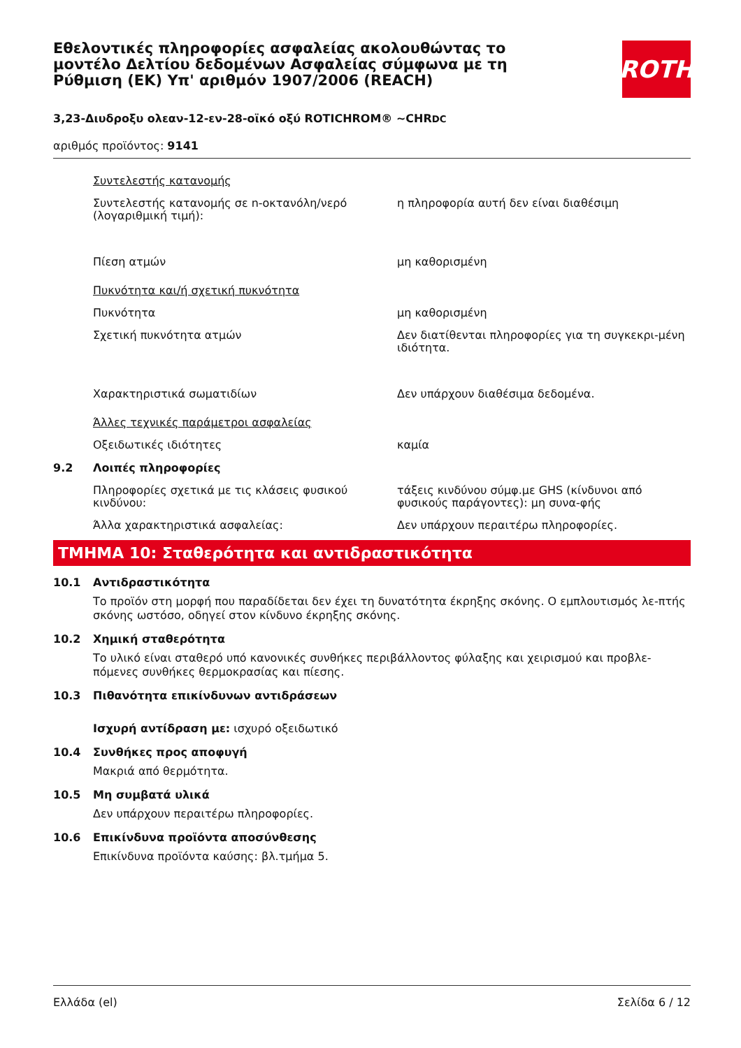Εθελοντικές πληροφορίες ασφαλείας ακολουθώντας το μοντέλο Δελτίου δεδομένων Ασφαλείας σύμφωνα με τη Ρύθμιση (ΕΚ) Υπ' αριθμόν 1907/2006 (REACH)
ROTH
3,23-Διυδροξυ ολεαν-12-εν-28-οϊκό οξύ ROTICHROM® ~CHRDC
αριθμός προϊόντος: 9141
Συντελεστής κατανομής
Συντελεστής κατανομής σε n-οκτανόλη/νερό (λογαριθμική τιμή):
η πληροφορία αυτή δεν είναι διαθέσιμη
Πίεση ατμών μη καθορισμένη
Πυκνότητα και/ή σχετική πυκνότητα
Πυκνότητα μη καθορισμένη
Σχετική πυκνότητα ατμών Δεν διατίθενται πληροφορίες για τη συγκεκρι-μένη ιδιότητα.
Χαρακτηριστικά σωματιδίων Δεν υπάρχουν διαθέσιμα δεδομένα.
Άλλες τεχνικές παράμετροι ασφαλείας
Οξειδωτικές ιδιότητες καμία
9.2 Λοιπές πληροφορίες
Πληροφορίες σχετικά με τις κλάσεις φυσικού κινδύνου:
τάξεις κινδύνου σύμφ.με GHS (κίνδυνοι από φυσικούς παράγοντες): μη συνα-φής
Άλλα χαρακτηριστικά ασφαλείας: Δεν υπάρχουν περαιτέρω πληροφορίες.
ΤΜΗΜΑ 10: Σταθερότητα και αντιδραστικότητα
10.1 Αντιδραστικότητα
Το προϊόν στη μορφή που παραδίδεται δεν έχει τη δυνατότητα έκρηξης σκόνης. Ο εμπλουτισμός λε-πτής σκόνης ωστόσο, οδηγεί στον κίνδυνο έκρηξης σκόνης.
10.2 Χημική σταθερότητα
Το υλικό είναι σταθερό υπό κανονικές συνθήκες περιβάλλοντος φύλαξης και χειρισμού και προβλε-πόμενες συνθήκες θερμοκρασίας και πίεσης.
10.3 Πιθανότητα επικίνδυνων αντιδράσεων
Ισχυρή αντίδραση με: ισχυρό οξειδωτικό
10.4 Συνθήκες προς αποφυγή
Μακριά από θερμότητα.
10.5 Μη συμβατά υλικά
Δεν υπάρχουν περαιτέρω πληροφορίες.
10.6 Επικίνδυνα προϊόντα αποσύνθεσης
Επικίνδυνα προϊόντα καύσης: βλ.τμήμα 5.
Ελλάδα (el) Σελίδα 6 / 12